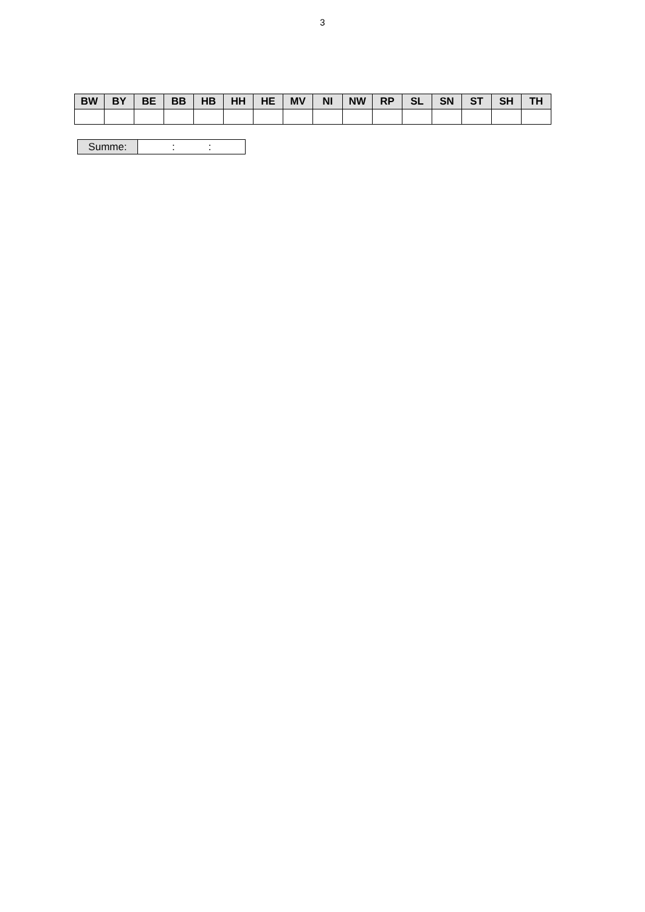3
| BW | BY | BE | BB | HB | HH | HE | MV | NI | NW | RP | SL | SN | ST | SH | TH |
| --- | --- | --- | --- | --- | --- | --- | --- | --- | --- | --- | --- | --- | --- | --- | --- |
| Summe: | : : |